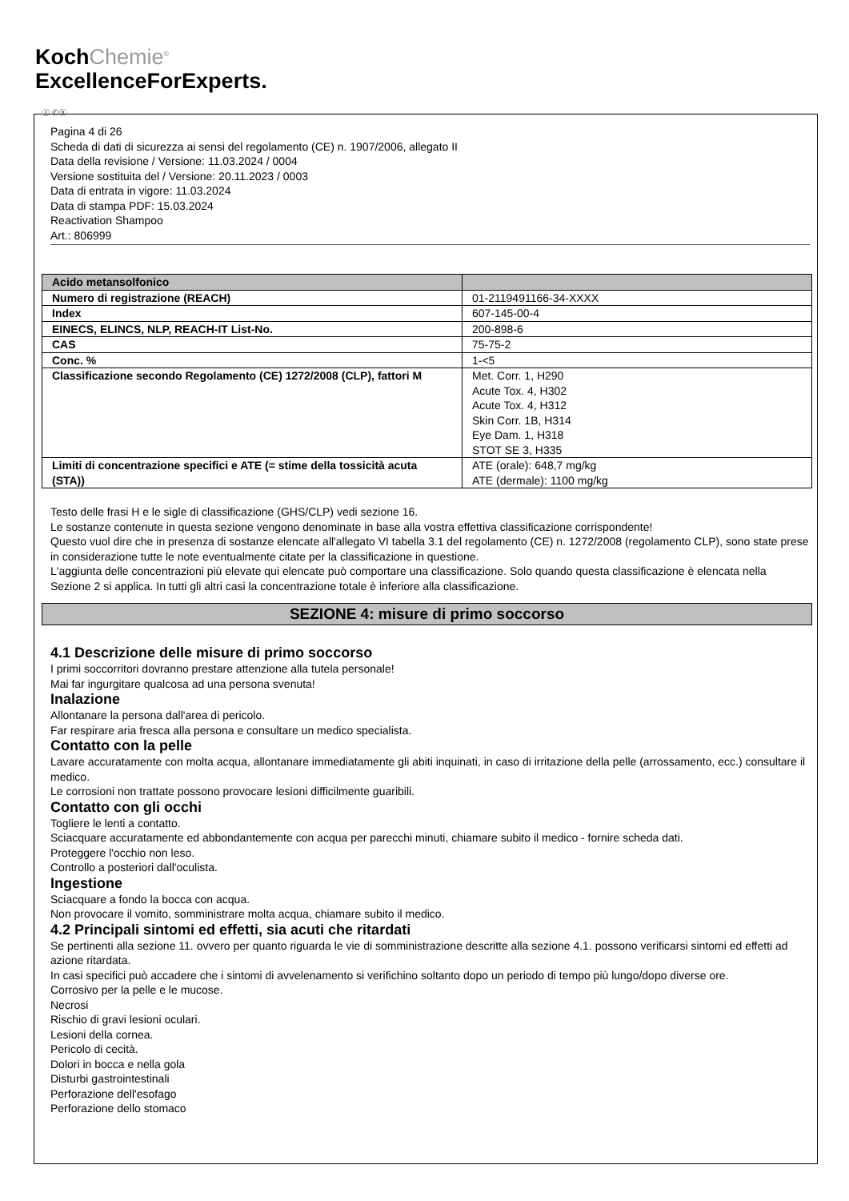KochChemie<sup>®</sup>
ExcellenceForExperts.
Ⓘ Ⓒⓗ
Pagina 4 di 26
Scheda di dati di sicurezza ai sensi del regolamento (CE) n. 1907/2006, allegato II
Data della revisione / Versione: 11.03.2024 / 0004
Versione sostituita del / Versione: 20.11.2023 / 0003
Data di entrata in vigore: 11.03.2024
Data di stampa PDF: 15.03.2024
Reactivation Shampoo
Art.: 806999
| Acido metansolfonico | |
| Numero di registrazione (REACH) | 01-2119491166-34-XXXX |
| Index | 607-145-00-4 |
| EINECS, ELINCS, NLP, REACH-IT List-No. | 200-898-6 |
| CAS | 75-75-2 |
| Conc. % | 1-<5 |
| Classificazione secondo Regolamento (CE) 1272/2008 (CLP), fattori M | Met. Corr. 1, H290 Acute Tox. 4, H302 Acute Tox. 4, H312 Skin Corr. 1B, H314 Eye Dam. 1, H318 STOT SE 3, H335 |
| Limiti di concentrazione specifici e ATE (= stime della tossicità acuta (STA)) | ATE (orale): 648,7 mg/kg ATE (dermale): 1100 mg/kg |
Testo delle frasi H e le sigle di classificazione (GHS/CLP) vedi sezione 16.
Le sostanze contenute in questa sezione vengono denominate in base alla vostra effettiva classificazione corrispondente!
Questo vuol dire che in presenza di sostanze elencate all'allegato VI tabella 3.1 del regolamento (CE) n. 1272/2008 (regolamento CLP), sono state prese in considerazione tutte le note eventualmente citate per la classificazione in questione.
L'aggiunta delle concentrazioni più elevate qui elencate può comportare una classificazione. Solo quando questa classificazione è elencata nella Sezione 2 si applica. In tutti gli altri casi la concentrazione totale è inferiore alla classificazione.
SEZIONE 4: misure di primo soccorso
4.1 Descrizione delle misure di primo soccorso
I primi soccorritori dovranno prestare attenzione alla tutela personale!
Mai far ingurgitare qualcosa ad una persona svenuta!
Inalazione
Allontanare la persona dall'area di pericolo.
Far respirare aria fresca alla persona e consultare un medico specialista.
Contatto con la pelle
Lavare accuratamente con molta acqua, allontanare immediatamente gli abiti inquinati, in caso di irritazione della pelle (arrossamento, ecc.) consultare il medico.
Le corrosioni non trattate possono provocare lesioni difficilmente guaribili.
Contatto con gli occhi
Togliere le lenti a contatto.
Sciacquare accuratamente ed abbondantemente con acqua per parecchi minuti, chiamare subito il medico - fornire scheda dati.
Proteggere l'occhio non leso.
Controllo a posteriori dall'oculista.
Ingestione
Sciacquare a fondo la bocca con acqua.
Non provocare il vomito, somministrare molta acqua, chiamare subito il medico.
4.2 Principali sintomi ed effetti, sia acuti che ritardati
Se pertinenti alla sezione 11. ovvero per quanto riguarda le vie di somministrazione descritte alla sezione 4.1. possono verificarsi sintomi ed effetti ad azione ritardata.
In casi specifici può accadere che i sintomi di avvelenamento si verifichino soltanto dopo un periodo di tempo più lungo/dopo diverse ore.
Corrosivo per la pelle e le mucose.
Necrosi
Rischio di gravi lesioni oculari.
Lesioni della cornea.
Pericolo di cecità.
Dolori in bocca e nella gola
Disturbi gastrointestinali
Perforazione dell'esofago
Perforazione dello stomaco